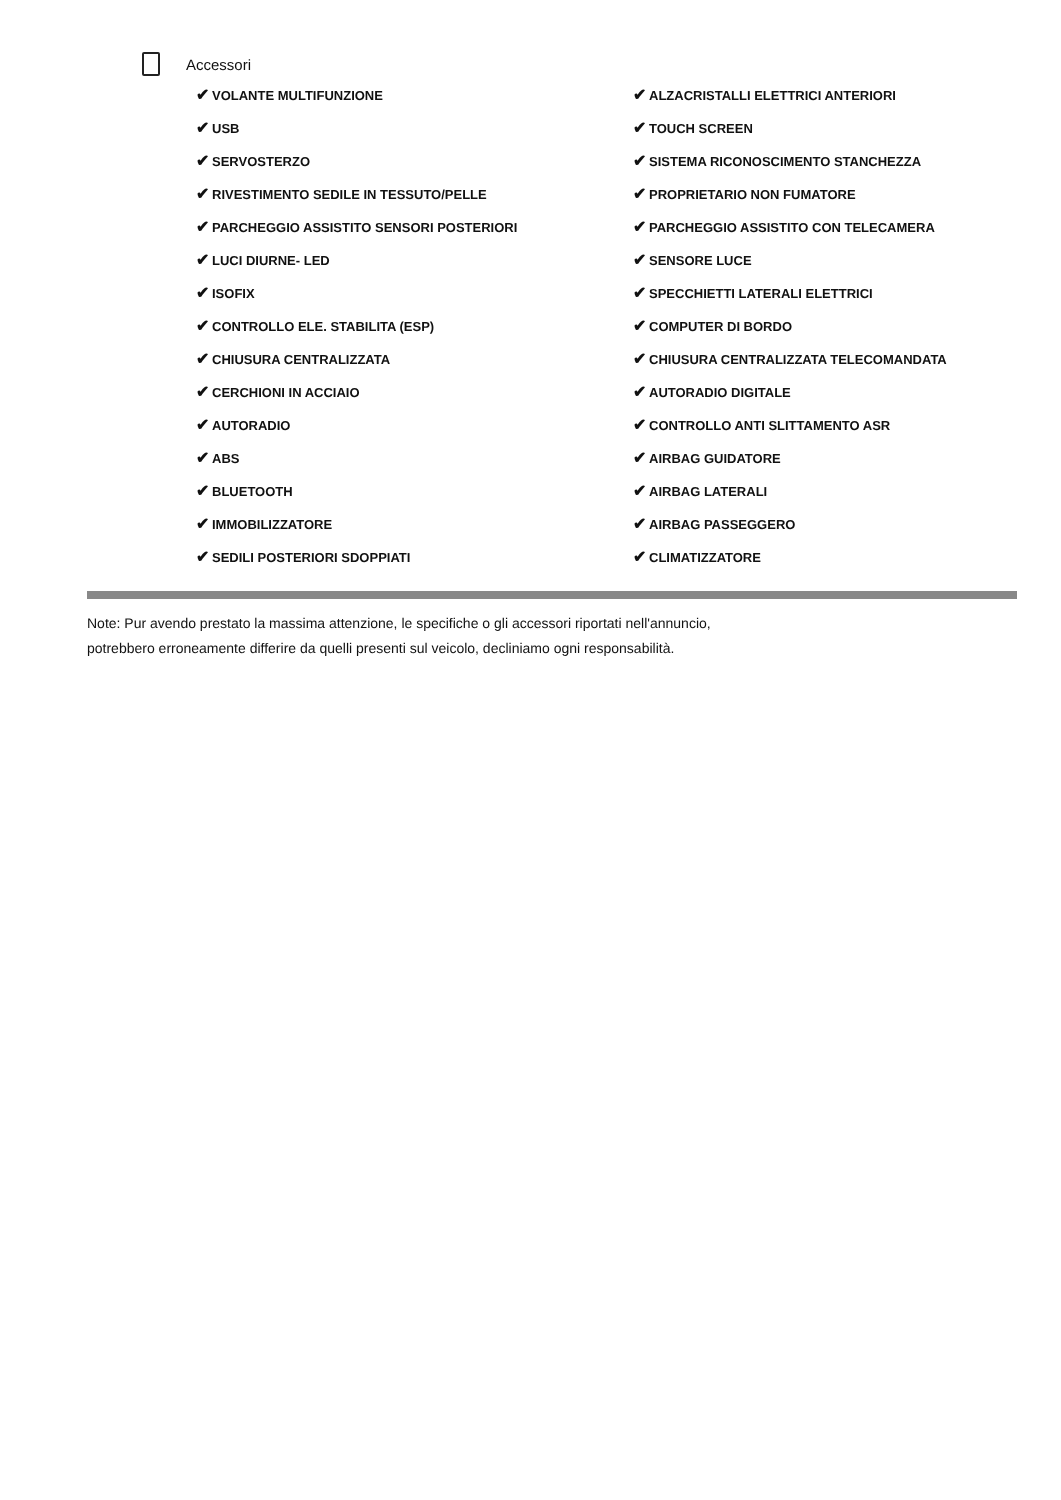Accessori
| ✔ VOLANTE MULTIFUNZIONE | ✔ ALZACRISTALLI ELETTRICI ANTERIORI |
| ✔ USB | ✔ TOUCH SCREEN |
| ✔ SERVOSTERZO | ✔ SISTEMA RICONOSCIMENTO STANCHEZZA |
| ✔ RIVESTIMENTO SEDILE IN TESSUTO/PELLE | ✔ PROPRIETARIO NON FUMATORE |
| ✔ PARCHEGGIO ASSISTITO SENSORI POSTERIORI | ✔ PARCHEGGIO ASSISTITO CON TELECAMERA |
| ✔ LUCI DIURNE- LED | ✔ SENSORE LUCE |
| ✔ ISOFIX | ✔ SPECCHIETTI LATERALI ELETTRICI |
| ✔ CONTROLLO ELE. STABILITA (ESP) | ✔ COMPUTER DI BORDO |
| ✔ CHIUSURA CENTRALIZZATA | ✔ CHIUSURA CENTRALIZZATA TELECOMANDATA |
| ✔ CERCHIONI IN ACCIAIO | ✔ AUTORADIO DIGITALE |
| ✔ AUTORADIO | ✔ CONTROLLO ANTI SLITTAMENTO ASR |
| ✔ ABS | ✔ AIRBAG GUIDATORE |
| ✔ BLUETOOTH | ✔ AIRBAG LATERALI |
| ✔ IMMOBILIZZATORE | ✔ AIRBAG PASSEGGERO |
| ✔ SEDILI POSTERIORI SDOPPIATI | ✔ CLIMATIZZATORE |
Note: Pur avendo prestato la massima attenzione, le specifiche o gli accessori riportati nell'annuncio,
potrebbero erroneamente differire da quelli presenti sul veicolo, decliniamo ogni responsabilità.